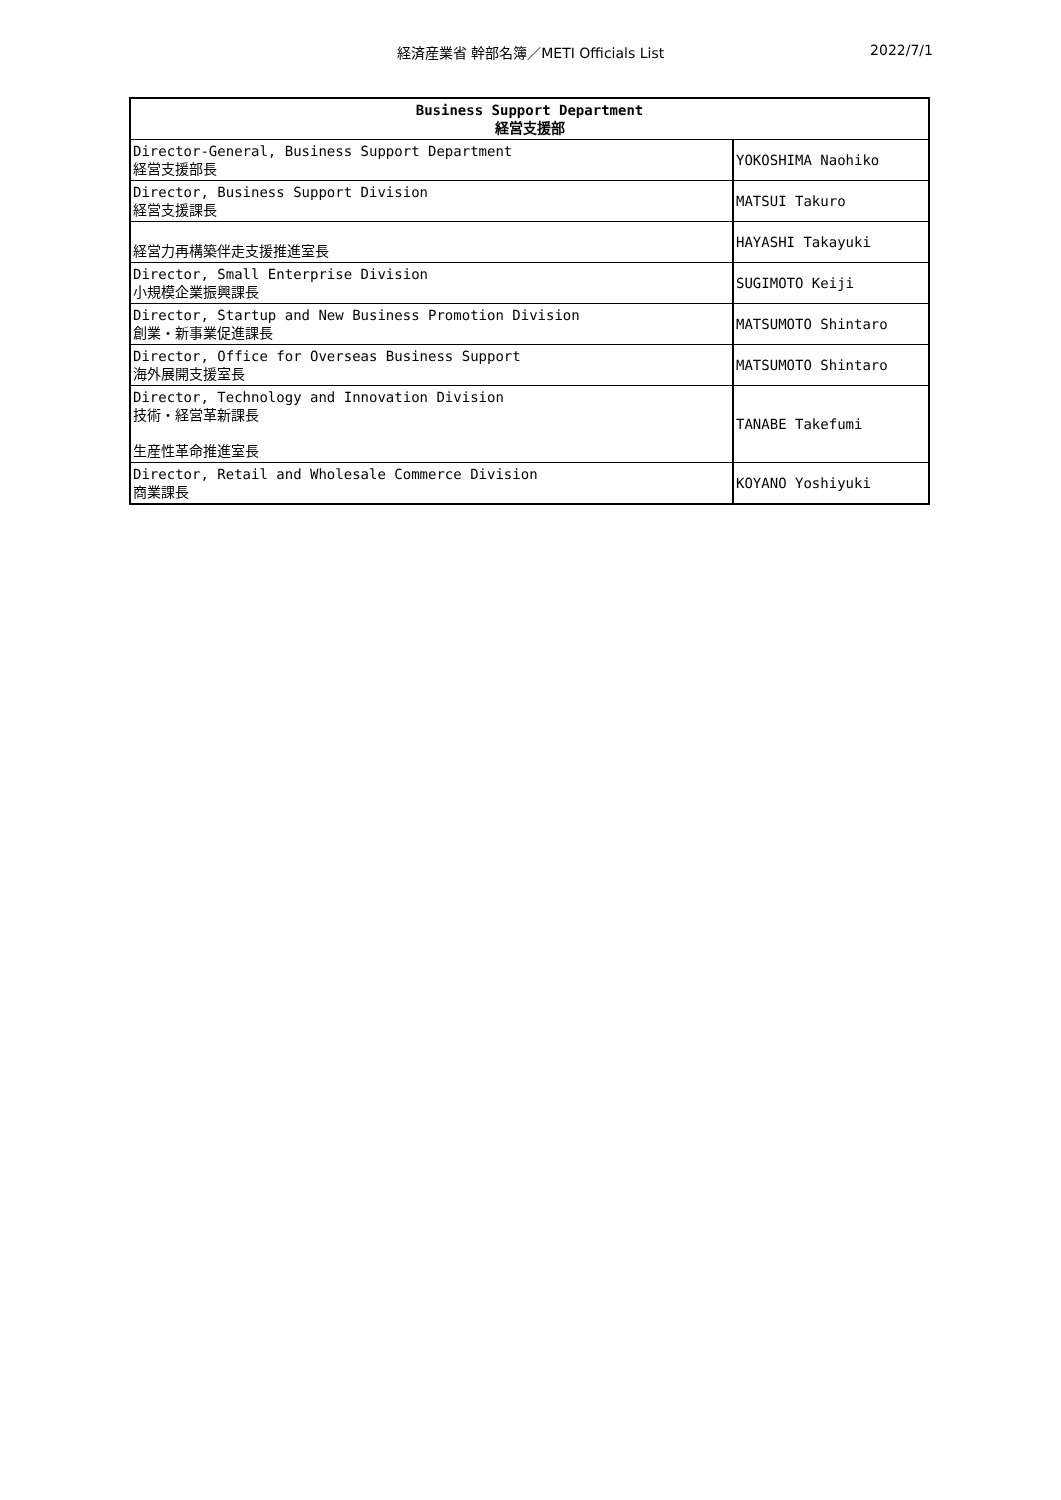経済産業省 幹部名簿／METI Officials List
2022/7/1
| Business Support Department 経営支援部 | |
| --- | --- |
| Director-General, Business Support Department 経営支援部長 | YOKOSHIMA Naohiko |
| Director, Business Support Division 経営支援課長 | MATSUI Takuro |
| 経営力再構築伴走支援推進室長 | HAYASHI Takayuki |
| Director, Small Enterprise Division 小規模企業振興課長 | SUGIMOTO Keiji |
| Director, Startup and New Business Promotion Division 創業・新事業促進課長 | MATSUMOTO Shintaro |
| Director, Office for Overseas Business Support 海外展開支援室長 | MATSUMOTO Shintaro |
| Director, Technology and Innovation Division 技術・経営革新課長 生産性革命推進室長 | TANABE Takefumi |
| Director, Retail and Wholesale Commerce Division 商業課長 | KOYANO Yoshiyuki |